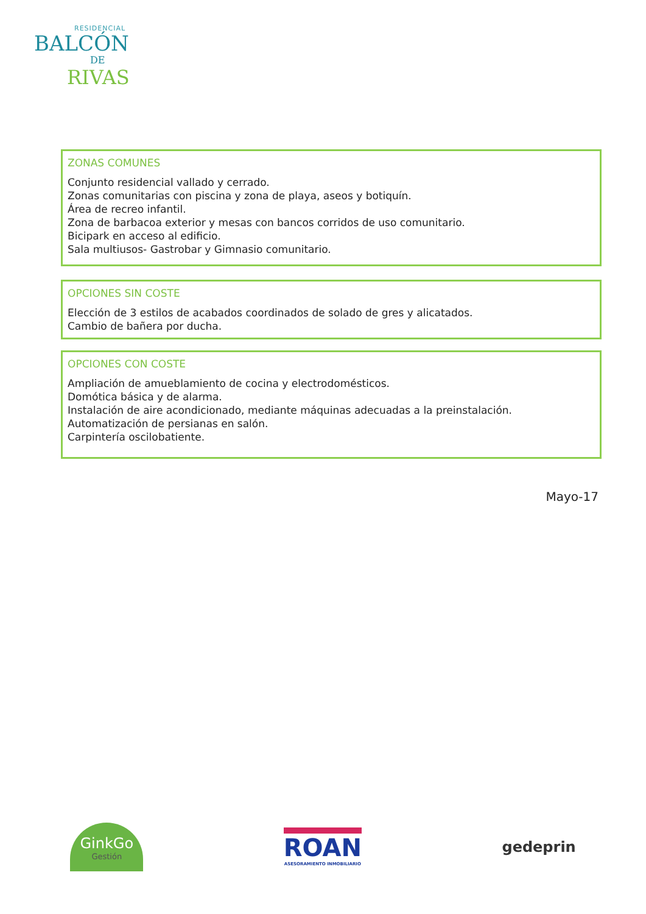RESIDENCIAL
BALCÓN
DE
RIVAS
ZONAS COMUNES
Conjunto residencial vallado y cerrado.
Zonas comunitarias con piscina y zona de playa, aseos y botiquín.
Área de recreo infantil.
Zona de barbacoa exterior y mesas con bancos corridos de uso comunitario.
Bicipark en acceso al edificio.
Sala multiusos- Gastrobar y Gimnasio comunitario.
OPCIONES SIN COSTE
Elección de 3 estilos de acabados coordinados de solado de gres y alicatados.
Cambio de bañera por ducha.
OPCIONES CON COSTE
Ampliación de amueblamiento de cocina y electrodomésticos.
Domótica básica y de alarma.
Instalación de aire acondicionado, mediante máquinas adecuadas a la preinstalación.
Automatización de persianas en salón.
Carpintería oscilobatiente.
Mayo-17
GinkGo
Gestión
ROAN
ASESORAMIENTO INMOBILIARIO
gedeprin